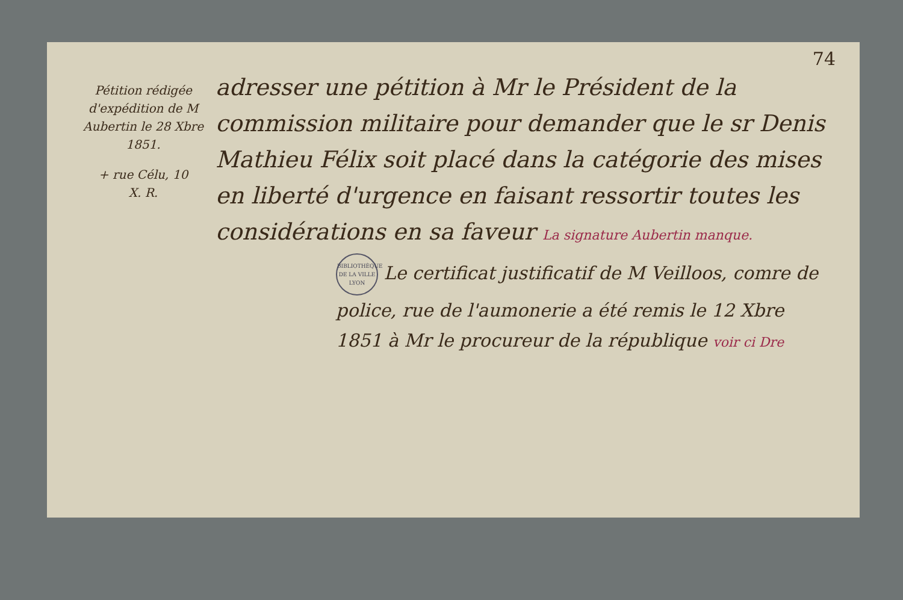74
Pétition rédigée d'expédition de M Aubertin le 28 Xbre 1851.
+ rue Célu, 10
X. R.
adresser une pétition à Mr le Président de la commission militaire pour demander que le sr Denis Mathieu Félix soit placé dans la catégorie des mises en liberté d'urgence en faisant ressortir toutes les considérations en sa faveur La signature Aubertin manque.
BIBLIOTHÈQUE DE LA VILLE
LYON Le certificat justificatif de M Veilloos, comre de police, rue de l'aumonerie a été remis le 12 Xbre 1851 à Mr le procureur de la république voir ci Dre